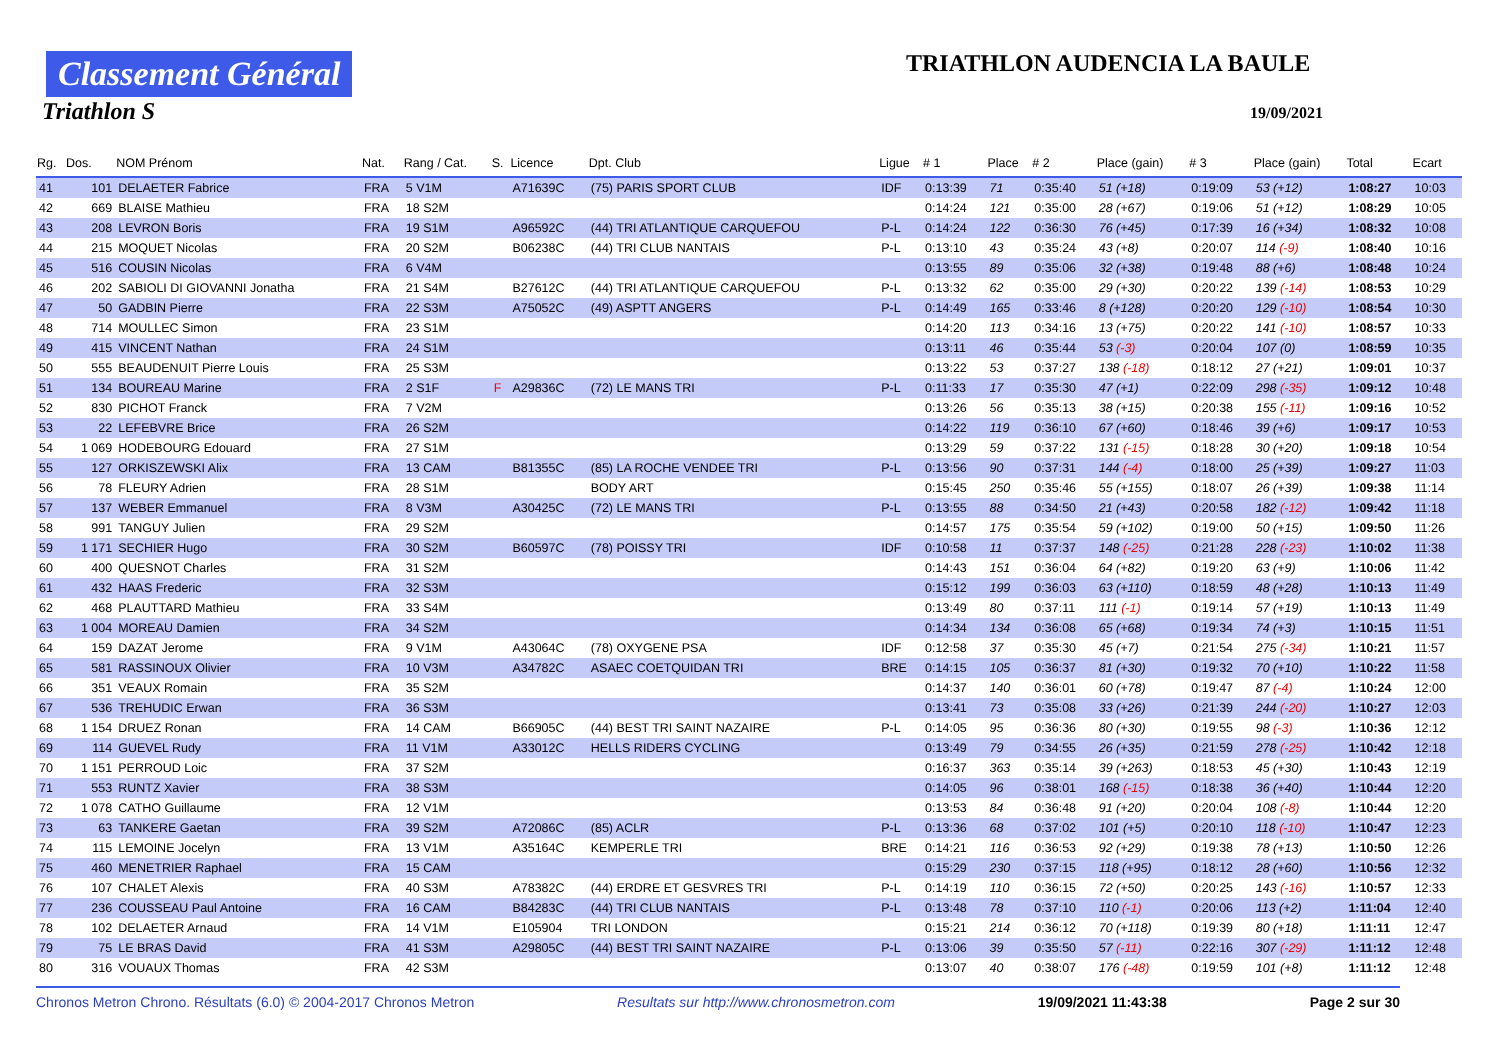Classement Général
Triathlon S
TRIATHLON AUDENCIA LA BAULE
19/09/2021
| Rg. | Dos. | NOM Prénom | Nat. | Rang / Cat. | S. | Licence | Dpt. Club | Ligue | # 1 | Place | # 2 | Place (gain) | # 3 | Place (gain) | Total | Ecart |
| --- | --- | --- | --- | --- | --- | --- | --- | --- | --- | --- | --- | --- | --- | --- | --- | --- |
| 41 | 101 | DELAETER Fabrice | FRA | 5 V1M | | A71639C | (75) PARIS SPORT CLUB | IDF | 0:13:39 | 71 | 0:35:40 | 51 (+18) | 0:19:09 | 53 (+12) | 1:08:27 | 10:03 |
| 42 | 669 | BLAISE Mathieu | FRA | 18 S2M | | | | | 0:14:24 | 121 | 0:35:00 | 28 (+67) | 0:19:06 | 51 (+12) | 1:08:29 | 10:05 |
| 43 | 208 | LEVRON Boris | FRA | 19 S1M | | A96592C | (44) TRI ATLANTIQUE CARQUEFOU | P-L | 0:14:24 | 122 | 0:36:30 | 76 (+45) | 0:17:39 | 16 (+34) | 1:08:32 | 10:08 |
| 44 | 215 | MOQUET Nicolas | FRA | 20 S2M | | B06238C | (44) TRI CLUB NANTAIS | P-L | 0:13:10 | 43 | 0:35:24 | 43 (+8) | 0:20:07 | 114 (-9) | 1:08:40 | 10:16 |
| 45 | 516 | COUSIN Nicolas | FRA | 6 V4M | | | | | 0:13:55 | 89 | 0:35:06 | 32 (+38) | 0:19:48 | 88 (+6) | 1:08:48 | 10:24 |
| 46 | 202 | SABIOLI DI GIOVANNI Jonatha | FRA | 21 S4M | | B27612C | (44) TRI ATLANTIQUE CARQUEFOU | P-L | 0:13:32 | 62 | 0:35:00 | 29 (+30) | 0:20:22 | 139 (-14) | 1:08:53 | 10:29 |
| 47 | 50 | GADBIN Pierre | FRA | 22 S3M | | A75052C | (49) ASPTT ANGERS | P-L | 0:14:49 | 165 | 0:33:46 | 8 (+128) | 0:20:20 | 129 (-10) | 1:08:54 | 10:30 |
| 48 | 714 | MOULLEC Simon | FRA | 23 S1M | | | | | 0:14:20 | 113 | 0:34:16 | 13 (+75) | 0:20:22 | 141 (-10) | 1:08:57 | 10:33 |
| 49 | 415 | VINCENT Nathan | FRA | 24 S1M | | | | | 0:13:11 | 46 | 0:35:44 | 53 (-3) | 0:20:04 | 107 (0) | 1:08:59 | 10:35 |
| 50 | 555 | BEAUDENUIT Pierre Louis | FRA | 25 S3M | | | | | 0:13:22 | 53 | 0:37:27 | 138 (-18) | 0:18:12 | 27 (+21) | 1:09:01 | 10:37 |
| 51 | 134 | BOUREAU Marine | FRA | 2 S1F | F | A29836C | (72) LE MANS TRI | P-L | 0:11:33 | 17 | 0:35:30 | 47 (+1) | 0:22:09 | 298 (-35) | 1:09:12 | 10:48 |
| 52 | 830 | PICHOT Franck | FRA | 7 V2M | | | | | 0:13:26 | 56 | 0:35:13 | 38 (+15) | 0:20:38 | 155 (-11) | 1:09:16 | 10:52 |
| 53 | 22 | LEFEBVRE Brice | FRA | 26 S2M | | | | | 0:14:22 | 119 | 0:36:10 | 67 (+60) | 0:18:46 | 39 (+6) | 1:09:17 | 10:53 |
| 54 | 1 069 | HODEBOURG Edouard | FRA | 27 S1M | | | | | 0:13:29 | 59 | 0:37:22 | 131 (-15) | 0:18:28 | 30 (+20) | 1:09:18 | 10:54 |
| 55 | 127 | ORKISZEWSKI Alix | FRA | 13 CAM | | B81355C | (85) LA ROCHE VENDEE TRI | P-L | 0:13:56 | 90 | 0:37:31 | 144 (-4) | 0:18:00 | 25 (+39) | 1:09:27 | 11:03 |
| 56 | 78 | FLEURY Adrien | FRA | 28 S1M | | | BODY ART | | 0:15:45 | 250 | 0:35:46 | 55 (+155) | 0:18:07 | 26 (+39) | 1:09:38 | 11:14 |
| 57 | 137 | WEBER Emmanuel | FRA | 8 V3M | | A30425C | (72) LE MANS TRI | P-L | 0:13:55 | 88 | 0:34:50 | 21 (+43) | 0:20:58 | 182 (-12) | 1:09:42 | 11:18 |
| 58 | 991 | TANGUY Julien | FRA | 29 S2M | | | | | 0:14:57 | 175 | 0:35:54 | 59 (+102) | 0:19:00 | 50 (+15) | 1:09:50 | 11:26 |
| 59 | 1 171 | SECHIER Hugo | FRA | 30 S2M | | B60597C | (78) POISSY TRI | IDF | 0:10:58 | 11 | 0:37:37 | 148 (-25) | 0:21:28 | 228 (-23) | 1:10:02 | 11:38 |
| 60 | 400 | QUESNOT Charles | FRA | 31 S2M | | | | | 0:14:43 | 151 | 0:36:04 | 64 (+82) | 0:19:20 | 63 (+9) | 1:10:06 | 11:42 |
| 61 | 432 | HAAS Frederic | FRA | 32 S3M | | | | | 0:15:12 | 199 | 0:36:03 | 63 (+110) | 0:18:59 | 48 (+28) | 1:10:13 | 11:49 |
| 62 | 468 | PLAUTTARD Mathieu | FRA | 33 S4M | | | | | 0:13:49 | 80 | 0:37:11 | 111 (-1) | 0:19:14 | 57 (+19) | 1:10:13 | 11:49 |
| 63 | 1 004 | MOREAU Damien | FRA | 34 S2M | | | | | 0:14:34 | 134 | 0:36:08 | 65 (+68) | 0:19:34 | 74 (+3) | 1:10:15 | 11:51 |
| 64 | 159 | DAZAT Jerome | FRA | 9 V1M | | A43064C | (78) OXYGENE PSA | IDF | 0:12:58 | 37 | 0:35:30 | 45 (+7) | 0:21:54 | 275 (-34) | 1:10:21 | 11:57 |
| 65 | 581 | RASSINOUX Olivier | FRA | 10 V3M | | A34782C | ASAEC COETQUIDAN TRI | BRE | 0:14:15 | 105 | 0:36:37 | 81 (+30) | 0:19:32 | 70 (+10) | 1:10:22 | 11:58 |
| 66 | 351 | VEAUX Romain | FRA | 35 S2M | | | | | 0:14:37 | 140 | 0:36:01 | 60 (+78) | 0:19:47 | 87 (-4) | 1:10:24 | 12:00 |
| 67 | 536 | TREHUDIC Erwan | FRA | 36 S3M | | | | | 0:13:41 | 73 | 0:35:08 | 33 (+26) | 0:21:39 | 244 (-20) | 1:10:27 | 12:03 |
| 68 | 1 154 | DRUEZ Ronan | FRA | 14 CAM | | B66905C | (44) BEST TRI SAINT NAZAIRE | P-L | 0:14:05 | 95 | 0:36:36 | 80 (+30) | 0:19:55 | 98 (-3) | 1:10:36 | 12:12 |
| 69 | 114 | GUEVEL Rudy | FRA | 11 V1M | | A33012C | HELLS RIDERS CYCLING | | 0:13:49 | 79 | 0:34:55 | 26 (+35) | 0:21:59 | 278 (-25) | 1:10:42 | 12:18 |
| 70 | 1 151 | PERROUD Loic | FRA | 37 S2M | | | | | 0:16:37 | 363 | 0:35:14 | 39 (+263) | 0:18:53 | 45 (+30) | 1:10:43 | 12:19 |
| 71 | 553 | RUNTZ Xavier | FRA | 38 S3M | | | | | 0:14:05 | 96 | 0:38:01 | 168 (-15) | 0:18:38 | 36 (+40) | 1:10:44 | 12:20 |
| 72 | 1 078 | CATHO Guillaume | FRA | 12 V1M | | | | | 0:13:53 | 84 | 0:36:48 | 91 (+20) | 0:20:04 | 108 (-8) | 1:10:44 | 12:20 |
| 73 | 63 | TANKERE Gaetan | FRA | 39 S2M | | A72086C | (85) ACLR | P-L | 0:13:36 | 68 | 0:37:02 | 101 (+5) | 0:20:10 | 118 (-10) | 1:10:47 | 12:23 |
| 74 | 115 | LEMOINE Jocelyn | FRA | 13 V1M | | A35164C | KEMPERLE TRI | BRE | 0:14:21 | 116 | 0:36:53 | 92 (+29) | 0:19:38 | 78 (+13) | 1:10:50 | 12:26 |
| 75 | 460 | MENETRIER Raphael | FRA | 15 CAM | | | | | 0:15:29 | 230 | 0:37:15 | 118 (+95) | 0:18:12 | 28 (+60) | 1:10:56 | 12:32 |
| 76 | 107 | CHALET Alexis | FRA | 40 S3M | | A78382C | (44) ERDRE ET GESVRES TRI | P-L | 0:14:19 | 110 | 0:36:15 | 72 (+50) | 0:20:25 | 143 (-16) | 1:10:57 | 12:33 |
| 77 | 236 | COUSSEAU Paul Antoine | FRA | 16 CAM | | B84283C | (44) TRI CLUB NANTAIS | P-L | 0:13:48 | 78 | 0:37:10 | 110 (-1) | 0:20:06 | 113 (+2) | 1:11:04 | 12:40 |
| 78 | 102 | DELAETER Arnaud | FRA | 14 V1M | | E105904 | TRI LONDON | | 0:15:21 | 214 | 0:36:12 | 70 (+118) | 0:19:39 | 80 (+18) | 1:11:11 | 12:47 |
| 79 | 75 | LE BRAS David | FRA | 41 S3M | | A29805C | (44) BEST TRI SAINT NAZAIRE | P-L | 0:13:06 | 39 | 0:35:50 | 57 (-11) | 0:22:16 | 307 (-29) | 1:11:12 | 12:48 |
| 80 | 316 | VOUAUX Thomas | FRA | 42 S3M | | | | | 0:13:07 | 40 | 0:38:07 | 176 (-48) | 0:19:59 | 101 (+8) | 1:11:12 | 12:48 |
Chronos Metron Chrono. Résultats (6.0) © 2004-2017 Chronos Metron Resultats sur http://www.chronosmetron.com 19/09/2021 11:43:38 Page 2 sur 30